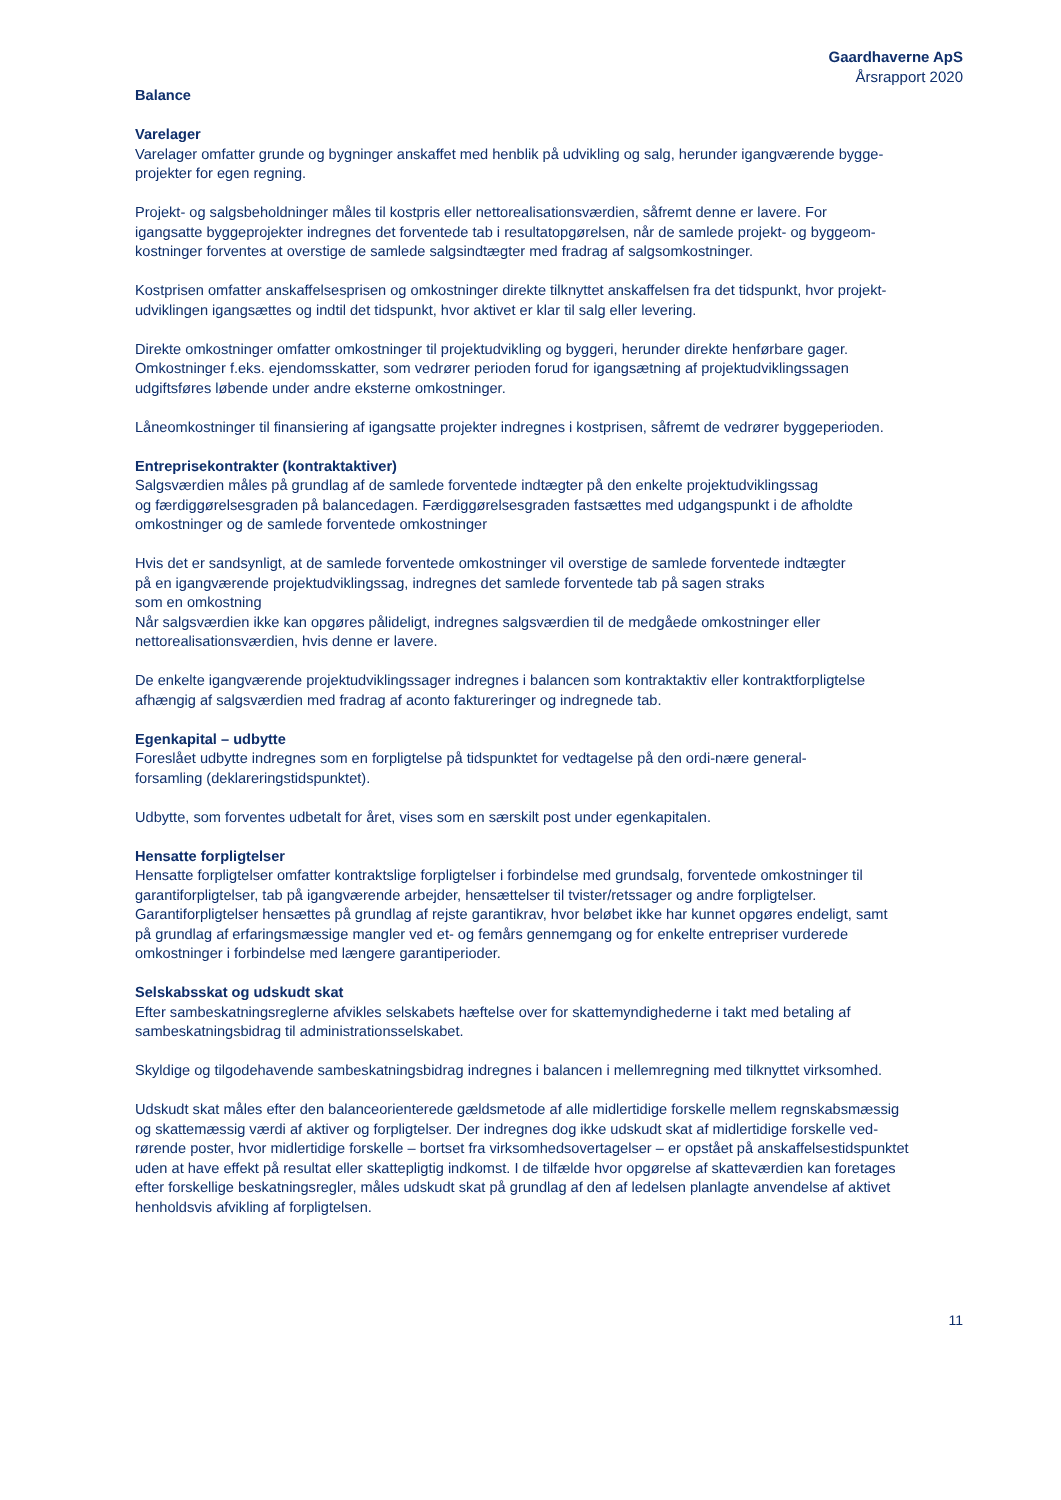Gaardhaverne ApS
Årsrapport 2020
Balance
Varelager
Varelager omfatter grunde og bygninger anskaffet med henblik på udvikling og salg, herunder igangværende bygge-
projekter for egen regning.
Projekt- og salgsbeholdninger måles til kostpris eller nettorealisationsværdien, såfremt denne er lavere. For
igangsatte byggeprojekter indregnes det forventede tab i resultatopgørelsen, når de samlede projekt- og byggeom-
kostninger forventes at overstige de samlede salgsindtægter med fradrag af salgsomkostninger.
Kostprisen omfatter anskaffelsesprisen og omkostninger direkte tilknyttet anskaffelsen fra det tidspunkt, hvor projekt-
udviklingen igangsættes og indtil det tidspunkt, hvor aktivet er klar til salg eller levering.
Direkte omkostninger omfatter omkostninger til projektudvikling og byggeri, herunder direkte henførbare gager.
Omkostninger f.eks. ejendomsskatter, som vedrører perioden forud for igangsætning af projektudviklingssagen
udgiftsføres løbende under andre eksterne omkostninger.
Låneomkostninger til finansiering af igangsatte projekter indregnes i kostprisen, såfremt de vedrører byggeperioden.
Entreprisekontrakter (kontraktaktiver)
Salgsværdien måles på grundlag af de samlede forventede indtægter på den enkelte projektudviklingssag
og færdiggørelsesgraden på balancedagen. Færdiggørelsesgraden fastsættes med udgangspunkt i de afholdte
omkostninger og de samlede forventede omkostninger
Hvis det er sandsynligt, at de samlede forventede omkostninger vil overstige de samlede forventede indtægter
på en igangværende projektudviklingssag, indregnes det samlede forventede tab på sagen straks
som en omkostning
Når salgsværdien ikke kan opgøres pålideligt, indregnes salgsværdien til de medgåede omkostninger eller
nettorealisationsværdien, hvis denne er lavere.
De enkelte igangværende projektudviklingssager indregnes i balancen som kontraktaktiv eller kontraktforpligtelse
afhængig af salgsværdien med fradrag af aconto faktureringer og indregnede tab.
Egenkapital – udbytte
Foreslået udbytte indregnes som en forpligtelse på tidspunktet for vedtagelse på den ordi-nære general-
forsamling (deklareringstidspunktet).
Udbytte, som forventes udbetalt for året, vises som en særskilt post under egenkapitalen.
Hensatte forpligtelser
Hensatte forpligtelser omfatter kontraktslige forpligtelser i forbindelse med grundsalg, forventede omkostninger til
garantiforpligtelser, tab på igangværende arbejder, hensættelser til tvister/retssager og andre forpligtelser.
Garantiforpligtelser hensættes på grundlag af rejste garantikrav, hvor beløbet ikke har kunnet opgøres endeligt, samt
på grundlag af erfaringsmæssige mangler ved et- og femårs gennemgang og for enkelte entrepriser vurderede
omkostninger i forbindelse med længere garantiperioder.
Selskabsskat og udskudt skat
Efter sambeskatningsreglerne afvikles selskabets hæftelse over for skattemyndighederne i takt med betaling af
sambeskatningsbidrag til administrationsselskabet.
Skyldige og tilgodehavende sambeskatningsbidrag indregnes i balancen i mellemregning med tilknyttet virksomhed.
Udskudt skat måles efter den balanceorienterede gældsmetode af alle midlertidige forskelle mellem regnskabsmæssig
og skattemæssig værdi af aktiver og forpligtelser. Der indregnes dog ikke udskudt skat af midlertidige forskelle ved-
rørende poster, hvor midlertidige forskelle – bortset fra virksomhedsovertagelser – er opstået på anskaffelsestidspunktet
uden at have effekt på resultat eller skattepligtig indkomst. I de tilfælde hvor opgørelse af skatteværdien kan foretages
efter forskellige beskatningsregler, måles udskudt skat på grundlag af den af ledelsen planlagte anvendelse af aktivet
henholdsvis afvikling af forpligtelsen.
11